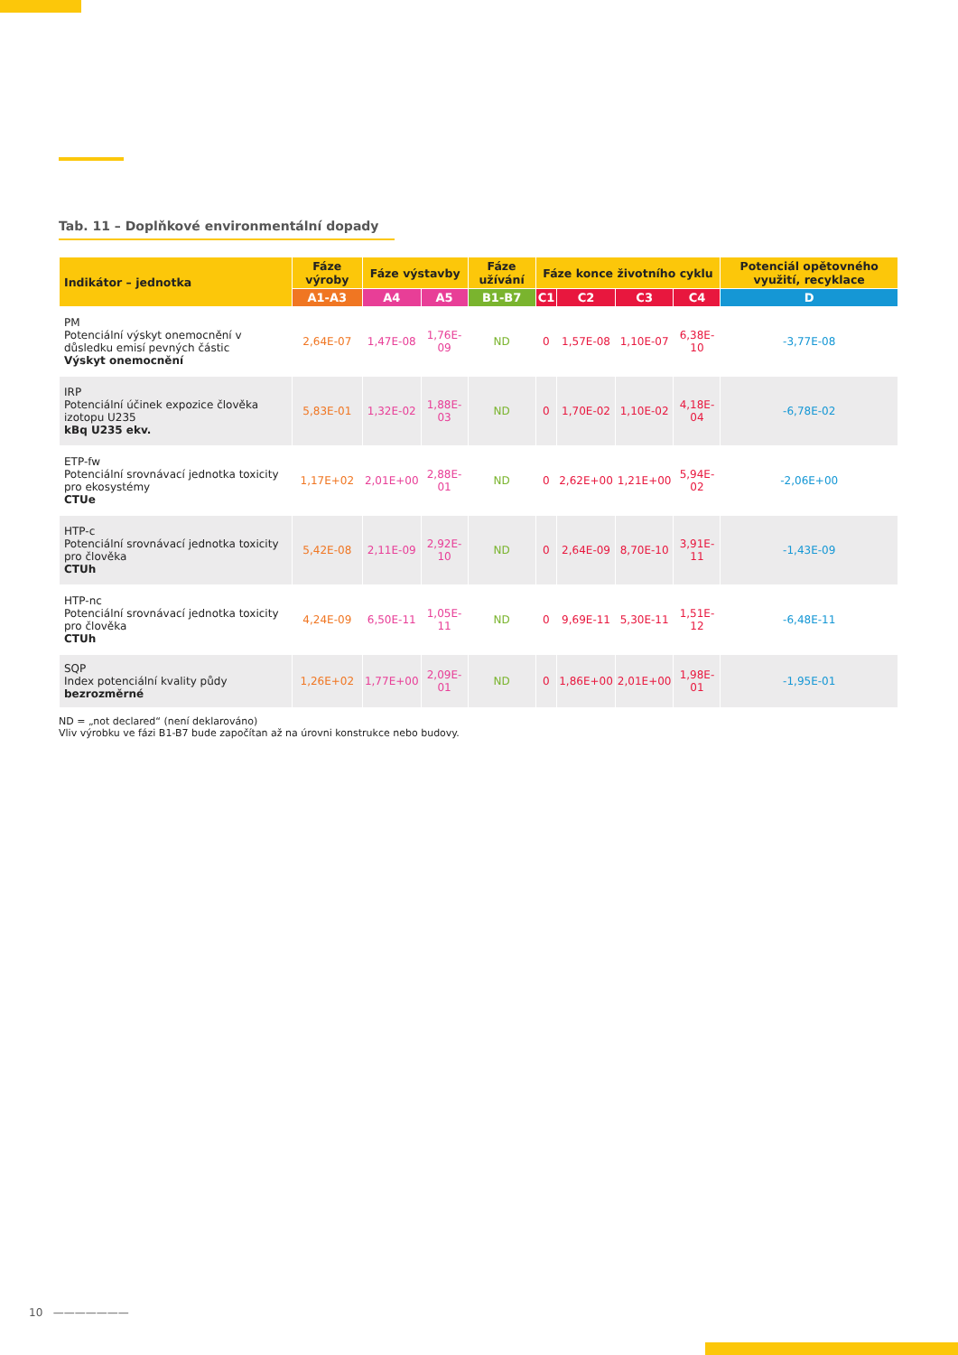Tab. 11 – Doplňkové environmentální dopady
| Indikátor – jednotka | Fáze výroby | Fáze výstavby | | Fáze užívání | Fáze konce životního cyklu | | | | Potenciál opětovného využití, recyklace |
| --- | --- | --- | --- | --- | --- | --- | --- | --- | --- |
| | A1-A3 | A4 | A5 | B1-B7 | C1 | C2 | C3 | C4 | D |
| PM Potenciální výskyt onemocnění v důsledku emisí pevných částic Výskyt onemocnění | 2,64E-07 | 1,47E-08 | 1,76E-09 | ND | 0 | 1,57E-08 | 1,10E-07 | 6,38E-10 | -3,77E-08 |
| IRP Potenciální účinek expozice člověka izotopu U235 kBq U235 ekv. | 5,83E-01 | 1,32E-02 | 1,88E-03 | ND | 0 | 1,70E-02 | 1,10E-02 | 4,18E-04 | -6,78E-02 |
| ETP-fw Potenciální srovnávací jednotka toxicity pro ekosystémy CTUe | 1,17E+02 | 2,01E+00 | 2,88E-01 | ND | 0 | 2,62E+00 | 1,21E+00 | 5,94E-02 | -2,06E+00 |
| HTP-c Potenciální srovnávací jednotka toxicity pro člověka CTUh | 5,42E-08 | 2,11E-09 | 2,92E-10 | ND | 0 | 2,64E-09 | 8,70E-10 | 3,91E-11 | -1,43E-09 |
| HTP-nc Potenciální srovnávací jednotka toxicity pro člověka CTUh | 4,24E-09 | 6,50E-11 | 1,05E-11 | ND | 0 | 9,69E-11 | 5,30E-11 | 1,51E-12 | -6,48E-11 |
| SQP Index potenciální kvality půdy bezrozměrné | 1,26E+02 | 1,77E+00 | 2,09E-01 | ND | 0 | 1,86E+00 | 2,01E+00 | 1,98E-01 | -1,95E-01 |
ND = „not declared“ (není deklarováno)
Vliv výrobku ve fázi B1-B7 bude započítan až na úrovni konstrukce nebo budovy.
10 ———————